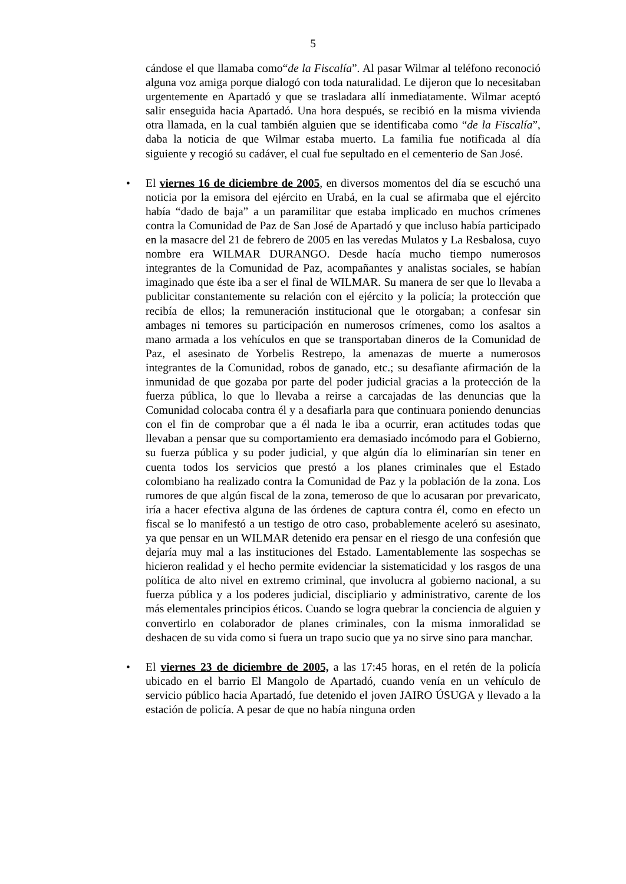5
cándose el que llamaba como“de la Fiscalía”. Al pasar Wilmar al teléfono reconoció alguna voz amiga porque dialogó con toda naturalidad. Le dijeron que lo necesitaban urgentemente en Apartadó y que se trasladara allí inmediatamente. Wilmar aceptó salir enseguida hacia Apartadó. Una hora después, se recibió en la misma vivienda otra llamada, en la cual también alguien que se identificaba como “de la Fiscalía”, daba la noticia de que Wilmar estaba muerto. La familia fue notificada al día siguiente y recogió su cadáver, el cual fue sepultado en el cementerio de San José.
•
El viernes 16 de diciembre de 2005, en diversos momentos del día se escuchó una noticia por la emisora del ejército en Urabá, en la cual se afirmaba que el ejército había “dado de baja” a un paramilitar que estaba implicado en muchos crímenes contra la Comunidad de Paz de San José de Apartadó y que incluso había participado en la masacre del 21 de febrero de 2005 en las veredas Mulatos y La Resbalosa, cuyo nombre era WILMAR DURANGO. Desde hacía mucho tiempo numerosos integrantes de la Comunidad de Paz, acompañantes y analistas sociales, se habían imaginado que éste iba a ser el final de WILMAR. Su manera de ser que lo llevaba a publicitar constantemente su relación con el ejército y la policía; la protección que recibía de ellos; la remuneración institucional que le otorgaban; a confesar sin ambages ni temores su participación en numerosos crímenes, como los asaltos a mano armada a los vehículos en que se transportaban dineros de la Comunidad de Paz, el asesinato de Yorbelis Restrepo, la amenazas de muerte a numerosos integrantes de la Comunidad, robos de ganado, etc.; su desafiante afirmación de la inmunidad de que gozaba por parte del poder judicial gracias a la protección de la fuerza pública, lo que lo llevaba a reirse a carcajadas de las denuncias que la Comunidad colocaba contra él y a desafiarla para que continuara poniendo denuncias con el fin de comprobar que a él nada le iba a ocurrir, eran actitudes todas que llevaban a pensar que su comportamiento era demasiado incómodo para el Gobierno, su fuerza pública y su poder judicial, y que algún día lo eliminarían sin tener en cuenta todos los servicios que prestó a los planes criminales que el Estado colombiano ha realizado contra la Comunidad de Paz y la población de la zona. Los rumores de que algún fiscal de la zona, temeroso de que lo acusaran por prevaricato, iría a hacer efectiva alguna de las órdenes de captura contra él, como en efecto un fiscal se lo manifestó a un testigo de otro caso, probablemente aceleró su asesinato, ya que pensar en un WILMAR detenido era pensar en el riesgo de una confesión que dejaría muy mal a las instituciones del Estado. Lamentablemente las sospechas se hicieron realidad y el hecho permite evidenciar la sistematicidad y los rasgos de una política de alto nivel en extremo criminal, que involucra al gobierno nacional, a su fuerza pública y a los poderes judicial, discipliario y administrativo, carente de los más elementales principios éticos. Cuando se logra quebrar la conciencia de alguien y convertirlo en colaborador de planes criminales, con la misma inmoralidad se deshacen de su vida como si fuera un trapo sucio que ya no sirve sino para manchar.
•
El viernes 23 de diciembre de 2005, a las 17:45 horas, en el retén de la policía ubicado en el barrio El Mangolo de Apartadó, cuando venía en un vehículo de servicio público hacia Apartadó, fue detenido el joven JAIRO ÚSUGA y llevado a la estación de policía. A pesar de que no había ninguna orden